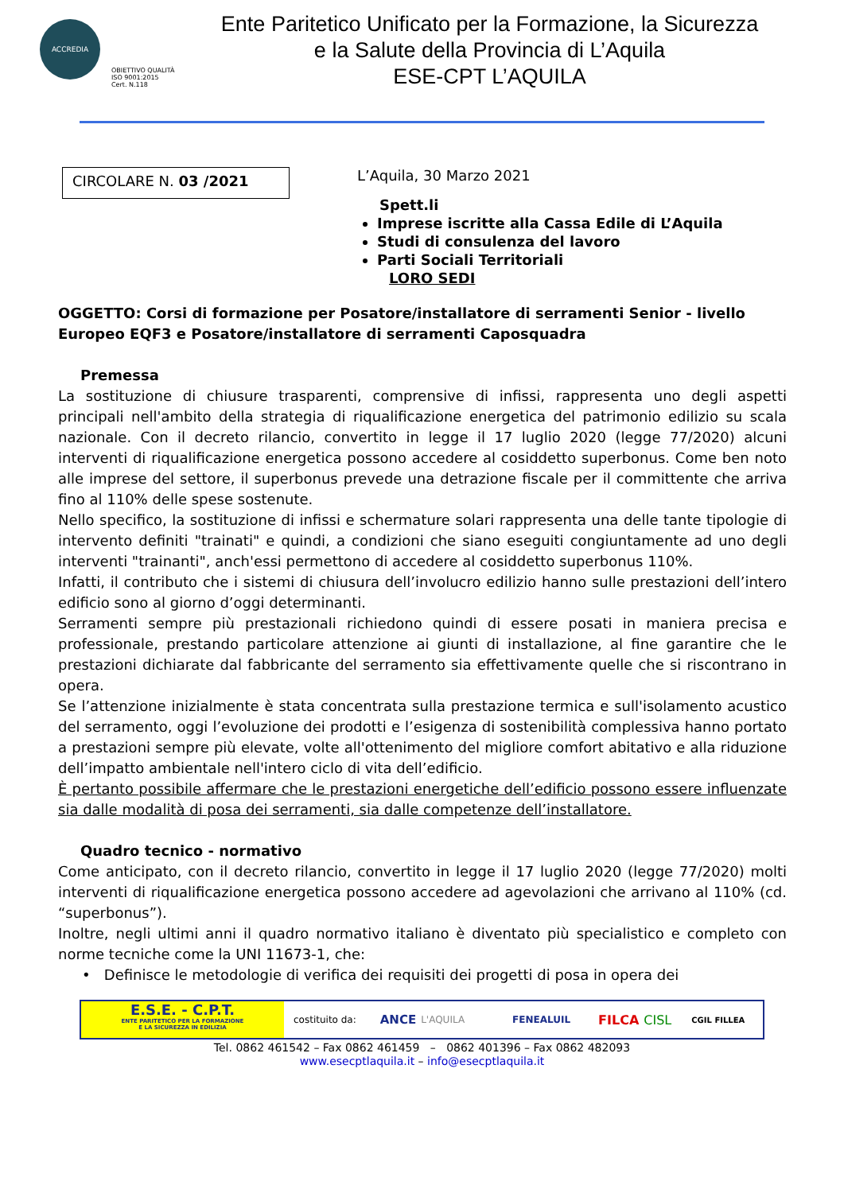ACCREDIA
OBIETTIVO QUALITÀ
ISO 9001:2015
Cert. N.118
Ente Paritetico Unificato per la Formazione, la Sicurezza
e la Salute della Provincia di L’Aquila
ESE-CPT L’AQUILA
CIRCOLARE N. 03 /2021
L’Aquila, 30 Marzo 2021
Spett.li
Imprese iscritte alla Cassa Edile di L’Aquila
Studi di consulenza del lavoro
Parti Sociali Territoriali
LORO SEDI
OGGETTO: Corsi di formazione per Posatore/installatore di serramenti Senior - livello Europeo EQF3 e Posatore/installatore di serramenti Caposquadra
Premessa
La sostituzione di chiusure trasparenti, comprensive di infissi, rappresenta uno degli aspetti principali nell'ambito della strategia di riqualificazione energetica del patrimonio edilizio su scala nazionale. Con il decreto rilancio, convertito in legge il 17 luglio 2020 (legge 77/2020) alcuni interventi di riqualificazione energetica possono accedere al cosiddetto superbonus. Come ben noto alle imprese del settore, il superbonus prevede una detrazione fiscale per il committente che arriva fino al 110% delle spese sostenute.
Nello specifico, la sostituzione di infissi e schermature solari rappresenta una delle tante tipologie di intervento definiti "trainati" e quindi, a condizioni che siano eseguiti congiuntamente ad uno degli interventi "trainanti", anch'essi permettono di accedere al cosiddetto superbonus 110%.
Infatti, il contributo che i sistemi di chiusura dell’involucro edilizio hanno sulle prestazioni dell’intero edificio sono al giorno d’oggi determinanti.
Serramenti sempre più prestazionali richiedono quindi di essere posati in maniera precisa e professionale, prestando particolare attenzione ai giunti di installazione, al fine garantire che le prestazioni dichiarate dal fabbricante del serramento sia effettivamente quelle che si riscontrano in opera.
Se l’attenzione inizialmente è stata concentrata sulla prestazione termica e sull'isolamento acustico del serramento, oggi l’evoluzione dei prodotti e l’esigenza di sostenibilità complessiva hanno portato a prestazioni sempre più elevate, volte all'ottenimento del migliore comfort abitativo e alla riduzione dell’impatto ambientale nell'intero ciclo di vita dell’edificio.
È pertanto possibile affermare che le prestazioni energetiche dell’edificio possono essere influenzate sia dalle modalità di posa dei serramenti, sia dalle competenze dell’installatore.
Quadro tecnico - normativo
Come anticipato, con il decreto rilancio, convertito in legge il 17 luglio 2020 (legge 77/2020) molti interventi di riqualificazione energetica possono accedere ad agevolazioni che arrivano al 110% (cd. “superbonus”).
Inoltre, negli ultimi anni il quadro normativo italiano è diventato più specialistico e completo con norme tecniche come la UNI 11673-1, che:
• Definisce le metodologie di verifica dei requisiti dei progetti di posa in opera dei
E.S.E. - C.P.T.
ENTE PARITETICO PER LA FORMAZIONE
E LA SICUREZZA IN EDILIZIA
costituito da: ANCE L'AQUILA FENEALUIL FILCA CISL CGIL FILLEA
Tel. 0862 461542 – Fax 0862 461459 – 0862 401396 – Fax 0862 482093
www.esecptlaquila.it – info@esecptlaquila.it